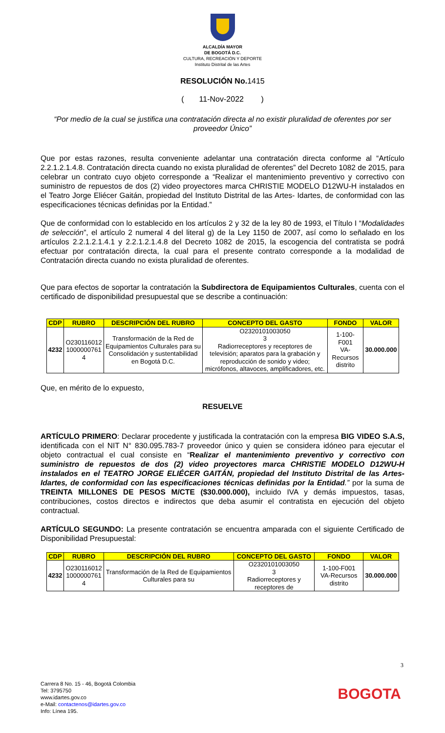ALCALDÍA MAYOR
DE BOGOTÁ D.C.
CULTURA, RECREACIÓN Y DEPORTE
Instituto Distrital de las Artes
RESOLUCIÓN No. 1415
( 11-Nov-2022 )
“Por medio de la cual se justifica una contratación directa al no existir pluralidad de oferentes por ser proveedor Único”
Que por estas razones, resulta conveniente adelantar una contratación directa conforme al “Artículo 2.2.1.2.1.4.8. Contratación directa cuando no exista pluralidad de oferentes” del Decreto 1082 de 2015, para celebrar un contrato cuyo objeto corresponde a “Realizar el mantenimiento preventivo y correctivo con suministro de repuestos de dos (2) video proyectores marca CHRISTIE MODELO D12WU-H instalados en el Teatro Jorge Eliécer Gaitán, propiedad del Instituto Distrital de las Artes- Idartes, de conformidad con las especificaciones técnicas definidas por la Entidad.”
Que de conformidad con lo establecido en los artículos 2 y 32 de la ley 80 de 1993, el Título I “Modalidades de selección”, el artículo 2 numeral 4 del literal g) de la Ley 1150 de 2007, así como lo señalado en los artículos 2.2.1.2.1.4.1 y 2.2.1.2.1.4.8 del Decreto 1082 de 2015, la escogencia del contratista se podrá efectuar por contratación directa, la cual para el presente contrato corresponde a la modalidad de Contratación directa cuando no exista pluralidad de oferentes.
Que para efectos de soportar la contratación la Subdirectora de Equipamientos Culturales, cuenta con el certificado de disponibilidad presupuestal que se describe a continuación:
| CDP | RUBRO | DESCRIPCIÓN DEL RUBRO | CONCEPTO DEL GASTO | FONDO | VALOR |
| --- | --- | --- | --- | --- | --- |
| 4232 | O230116012 1000000761 4 | Transformación de la Red de Equipamientos Culturales para su Consolidación y sustentabilidad en Bogotá D.C. | O2320101003050 3 Radiorreceptores y receptores de televisión; aparatos para la grabación y reproducción de sonido y video; micrófonos, altavoces, amplificadores, etc. | 1-100-F001 VA-Recursos distrito | 30.000.000 |
Que, en mérito de lo expuesto,
RESUELVE
ARTÍCULO PRIMERO: Declarar procedente y justificada la contratación con la empresa BIG VIDEO S.A.S, identificada con el NIT N° 830.095.783-7 proveedor único y quien se considera idóneo para ejecutar el objeto contractual el cual consiste en “Realizar el mantenimiento preventivo y correctivo con suministro de repuestos de dos (2) video proyectores marca CHRISTIE MODELO D12WU-H instalados en el TEATRO JORGE ELIÉCER GAITÁN, propiedad del Instituto Distrital de las Artes-Idartes, de conformidad con las especificaciones técnicas definidas por la Entidad.” por la suma de TREINTA MILLONES DE PESOS M/CTE ($30.000.000), incluido IVA y demás impuestos, tasas, contribuciones, costos directos e indirectos que deba asumir el contratista en ejecución del objeto contractual.
ARTÍCULO SEGUNDO: La presente contratación se encuentra amparada con el siguiente Certificado de Disponibilidad Presupuestal:
| CDP | RUBRO | DESCRIPCIÓN DEL RUBRO | CONCEPTO DEL GASTO | FONDO | VALOR |
| --- | --- | --- | --- | --- | --- |
| 4232 | O230116012 1000000761 4 | Transformación de la Red de Equipamientos Culturales para su | O2320101003050 3 Radiorreceptores y receptores de | 1-100-F001 VA-Recursos distrito | 30.000.000 |
3
Carrera 8 No. 15 - 46, Bogotá Colombia
Tel: 3795750
www.idartes.gov.co
e-Mail: contactenos@idartes.gov.co
Info: Línea 195.
BOGOTA